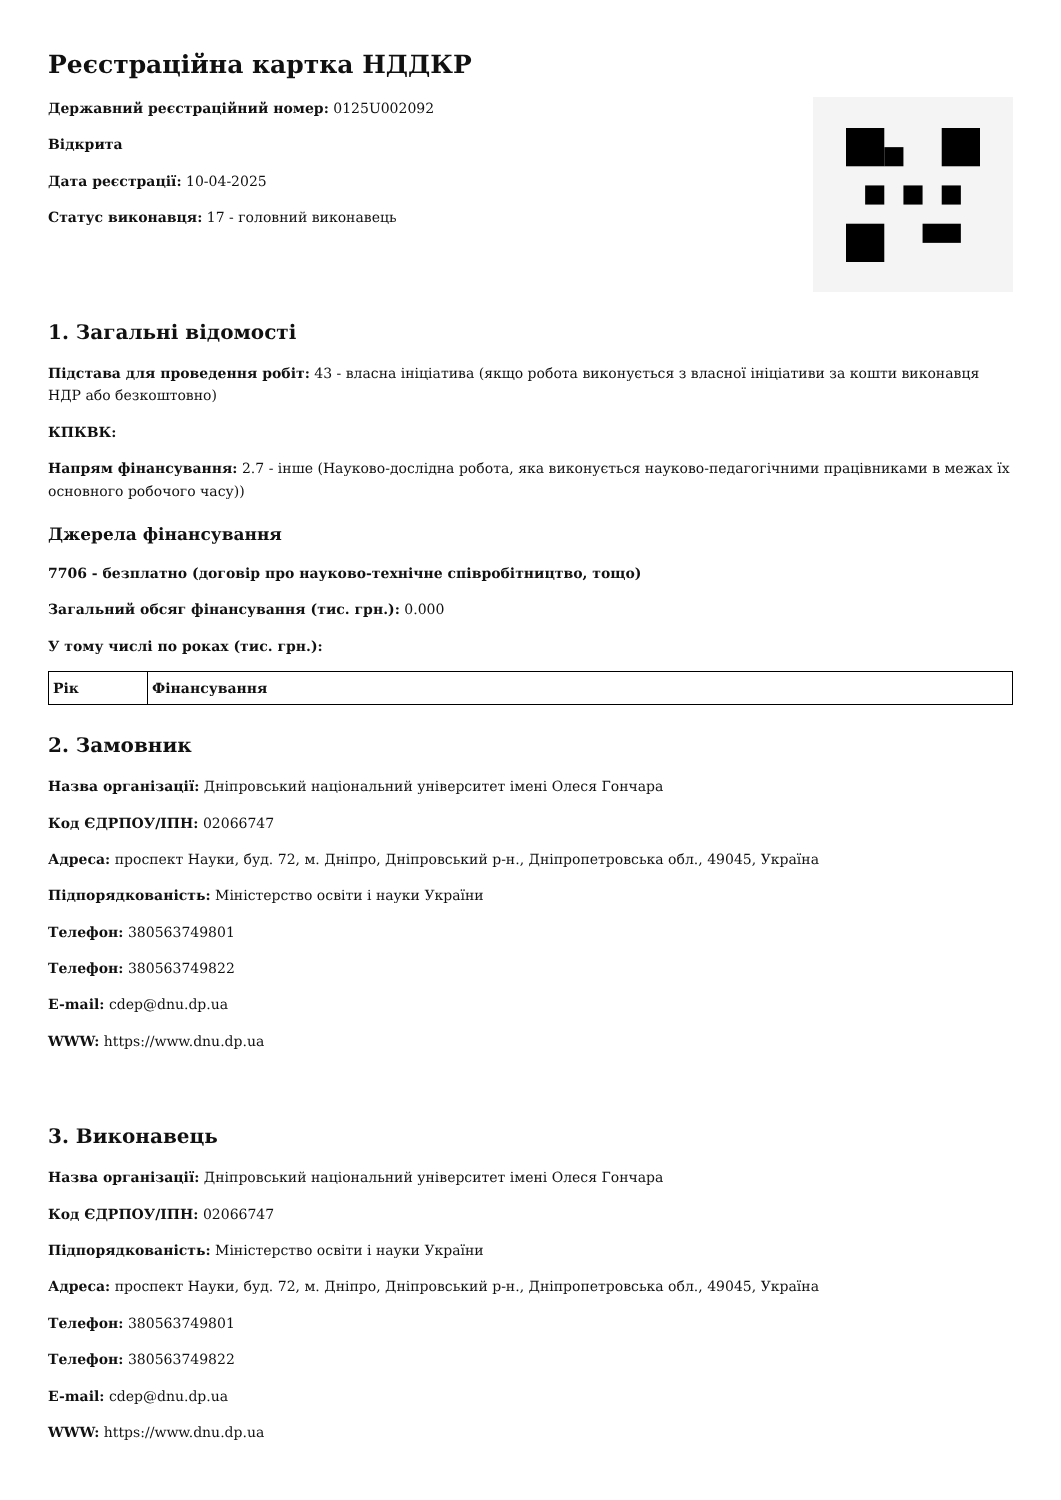Реєстраційна картка НДДКР
Державний реєстраційний номер: 0125U002092
Відкрита
Дата реєстрації: 10-04-2025
Статус виконавця: 17 - головний виконавець
1. Загальні відомості
Підстава для проведення робіт: 43 - власна ініціатива (якщо робота виконується з власної ініціативи за кошти виконавця НДР або безкоштовно)
КПКВК:
Напрям фінансування: 2.7 - інше (Науково-дослідна робота, яка виконується науково-педагогічними працівниками в межах їх основного робочого часу))
Джерела фінансування
7706 - безплатно (договір про науково-технічне співробітництво, тощо)
Загальний обсяг фінансування (тис. грн.): 0.000
У тому числі по роках (тис. грн.):
| Рік | Фінансування |
| --- | --- |
2. Замовник
Назва організації: Дніпровський національний університет імені Олеся Гончара
Код ЄДРПОУ/ІПН: 02066747
Адреса: проспект Науки, буд. 72, м. Дніпро, Дніпровський р-н., Дніпропетровська обл., 49045, Україна
Підпорядкованість: Міністерство освіти і науки України
Телефон: 380563749801
Телефон: 380563749822
E-mail: cdep@dnu.dp.ua
WWW: https://www.dnu.dp.ua
3. Виконавець
Назва організації: Дніпровський національний університет імені Олеся Гончара
Код ЄДРПОУ/ІПН: 02066747
Підпорядкованість: Міністерство освіти і науки України
Адреса: проспект Науки, буд. 72, м. Дніпро, Дніпровський р-н., Дніпропетровська обл., 49045, Україна
Телефон: 380563749801
Телефон: 380563749822
E-mail: cdep@dnu.dp.ua
WWW: https://www.dnu.dp.ua